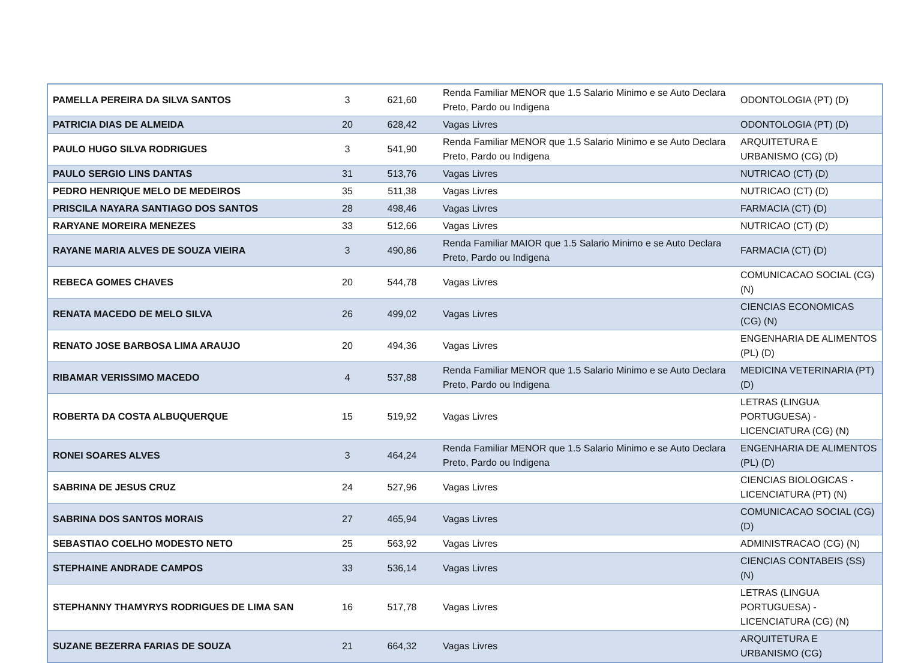| PAMELLA PEREIRA DA SILVA SANTOS | 3 | 621,60 | Renda Familiar MENOR que 1.5 Salario Minimo e se Auto Declara Preto, Pardo ou Indigena | ODONTOLOGIA (PT) (D) |
| PATRICIA DIAS DE ALMEIDA | 20 | 628,42 | Vagas Livres | ODONTOLOGIA (PT) (D) |
| PAULO HUGO SILVA RODRIGUES | 3 | 541,90 | Renda Familiar MENOR que 1.5 Salario Minimo e se Auto Declara Preto, Pardo ou Indigena | ARQUITETURA E URBANISMO (CG) (D) |
| PAULO SERGIO LINS DANTAS | 31 | 513,76 | Vagas Livres | NUTRICAO (CT) (D) |
| PEDRO HENRIQUE MELO DE MEDEIROS | 35 | 511,38 | Vagas Livres | NUTRICAO (CT) (D) |
| PRISCILA NAYARA SANTIAGO DOS SANTOS | 28 | 498,46 | Vagas Livres | FARMACIA (CT) (D) |
| RARYANE MOREIRA MENEZES | 33 | 512,66 | Vagas Livres | NUTRICAO (CT) (D) |
| RAYANE MARIA ALVES DE SOUZA VIEIRA | 3 | 490,86 | Renda Familiar MAIOR que 1.5 Salario Minimo e se Auto Declara Preto, Pardo ou Indigena | FARMACIA (CT) (D) |
| REBECA GOMES CHAVES | 20 | 544,78 | Vagas Livres | COMUNICACAO SOCIAL (CG) (N) |
| RENATA MACEDO DE MELO SILVA | 26 | 499,02 | Vagas Livres | CIENCIAS ECONOMICAS (CG) (N) |
| RENATO JOSE BARBOSA LIMA ARAUJO | 20 | 494,36 | Vagas Livres | ENGENHARIA DE ALIMENTOS (PL) (D) |
| RIBAMAR VERISSIMO MACEDO | 4 | 537,88 | Renda Familiar MENOR que 1.5 Salario Minimo e se Auto Declara Preto, Pardo ou Indigena | MEDICINA VETERINARIA (PT) (D) |
| ROBERTA DA COSTA ALBUQUERQUE | 15 | 519,92 | Vagas Livres | LETRAS (LINGUA PORTUGUESA) - LICENCIATURA (CG) (N) |
| RONEI SOARES ALVES | 3 | 464,24 | Renda Familiar MENOR que 1.5 Salario Minimo e se Auto Declara Preto, Pardo ou Indigena | ENGENHARIA DE ALIMENTOS (PL) (D) |
| SABRINA DE JESUS CRUZ | 24 | 527,96 | Vagas Livres | CIENCIAS BIOLOGICAS - LICENCIATURA (PT) (N) |
| SABRINA DOS SANTOS MORAIS | 27 | 465,94 | Vagas Livres | COMUNICACAO SOCIAL (CG) (D) |
| SEBASTIAO COELHO MODESTO NETO | 25 | 563,92 | Vagas Livres | ADMINISTRACAO (CG) (N) |
| STEPHAINE ANDRADE CAMPOS | 33 | 536,14 | Vagas Livres | CIENCIAS CONTABEIS (SS) (N) |
| STEPHANNY THAMYRYS RODRIGUES DE LIMA SAN | 16 | 517,78 | Vagas Livres | LETRAS (LINGUA PORTUGUESA) - LICENCIATURA (CG) (N) |
| SUZANE BEZERRA FARIAS DE SOUZA | 21 | 664,32 | Vagas Livres | ARQUITETURA E URBANISMO (CG) |